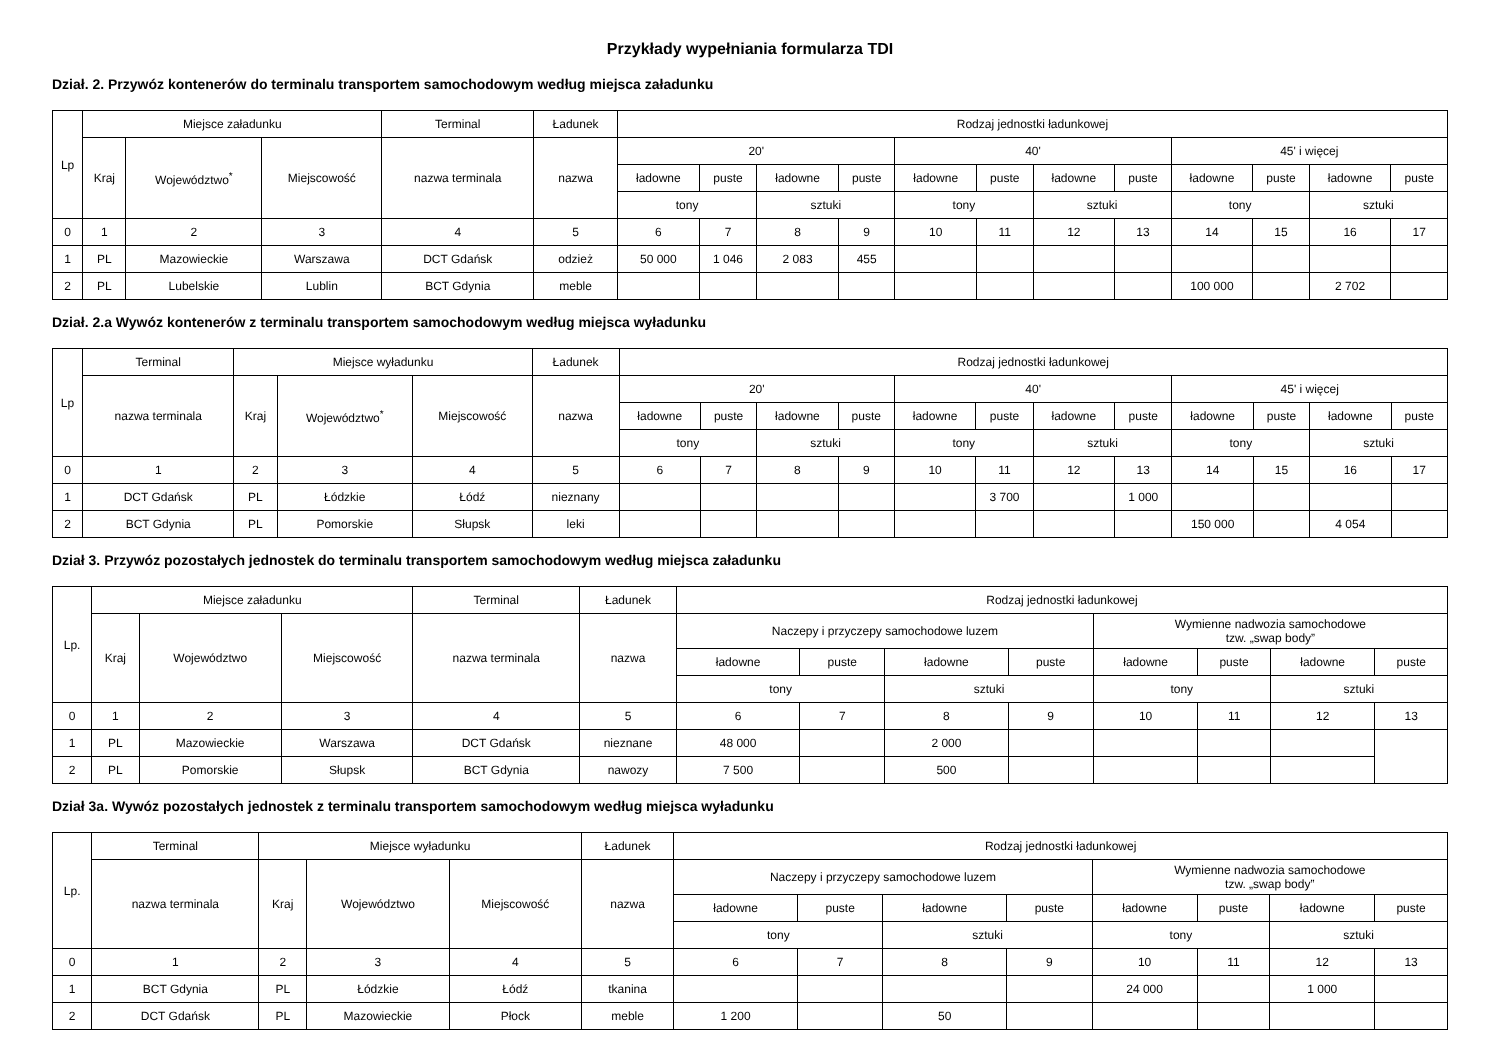Przykłady wypełniania formularza TDI
Dział. 2. Przywóz kontenerów do terminalu transportem samochodowym według miejsca załadunku
| Lp | Miejsce załadunku | | | Terminal | Ładunek | Rodzaj jednostki ładunkowej | | | | | | | | | | | |
| --- | --- | --- | --- | --- | --- | --- | --- | --- | --- | --- | --- | --- | --- | --- | --- | --- | --- |
| | Kraj | Województwo<sup>*</sup> | Miejscowość | nazwa terminala | nazwa | 20' | | | | 40' | | | | 45' i więcej | | | |
| | | | | | | ładowne | puste | ładowne | puste | ładowne | puste | ładowne | puste | ładowne | puste | ładowne | puste |
| | | | | | | tony | | sztuki | | tony | | sztuki | | tony | | sztuki | |
| 0 | 1 | 2 | 3 | 4 | 5 | 6 | 7 | 8 | 9 | 10 | 11 | 12 | 13 | 14 | 15 | 16 | 17 |
| 1 | PL | Mazowieckie | Warszawa | DCT Gdańsk | odzież | 50 000 | 1 046 | 2 083 | 455 | | | | | | | | |
| 2 | PL | Lubelskie | Lublin | BCT Gdynia | meble | | | | | | | | | 100 000 | | 2 702 | |
Dział. 2.a Wywóz kontenerów z terminalu transportem samochodowym według miejsca wyładunku
| Lp | Terminal | Miejsce wyładunku | | | Ładunek | Rodzaj jednostki ładunkowej | | | | | | | | | | | |
| --- | --- | --- | --- | --- | --- | --- | --- | --- | --- | --- | --- | --- | --- | --- | --- | --- | --- |
| | nazwa terminala | Kraj | Województwo<sup>*</sup> | Miejscowość | nazwa | 20' | | | | 40' | | | | 45' i więcej | | | |
| | | | | | | ładowne | puste | ładowne | puste | ładowne | puste | ładowne | puste | ładowne | puste | ładowne | puste |
| | | | | | | tony | | sztuki | | tony | | sztuki | | tony | | sztuki | |
| 0 | 1 | 2 | 3 | 4 | 5 | 6 | 7 | 8 | 9 | 10 | 11 | 12 | 13 | 14 | 15 | 16 | 17 |
| 1 | DCT Gdańsk | PL | Łódzkie | Łódź | nieznany | | | | | | 3 700 | | 1 000 | | | | |
| 2 | BCT Gdynia | PL | Pomorskie | Słupsk | leki | | | | | | | | | 150 000 | | 4 054 | |
Dział 3. Przywóz pozostałych jednostek do terminalu transportem samochodowym według miejsca załadunku
| Lp. | Miejsce załadunku | | | Terminal | Ładunek | Rodzaj jednostki ładunkowej | | | | | | | |
| --- | --- | --- | --- | --- | --- | --- | --- | --- | --- | --- | --- | --- | --- |
| | Kraj | Województwo | Miejscowość | nazwa terminala | nazwa | Naczepy i przyczepy samochodowe luzem | | | | Wymienne nadwozia samochodowe tzw. „swap body” | | | |
| | | | | | | ładowne | puste | ładowne | puste | ładowne | puste | ładowne | puste |
| | | | | | | tony | | sztuki | | tony | | sztuki | |
| 0 | 1 | 2 | 3 | 4 | 5 | 6 | 7 | 8 | 9 | 10 | 11 | 12 | 13 |
| 1 | PL | Mazowieckie | Warszawa | DCT Gdańsk | nieznane | 48 000 | | 2 000 | | | | | |
| 2 | PL | Pomorskie | Słupsk | BCT Gdynia | nawozy | 7 500 | | 500 | | | | | |
Dział 3a. Wywóz pozostałych jednostek z terminalu transportem samochodowym według miejsca wyładunku
| Lp. | Terminal | Miejsce wyładunku | | | Ładunek | Rodzaj jednostki ładunkowej | | | | | | | |
| --- | --- | --- | --- | --- | --- | --- | --- | --- | --- | --- | --- | --- | --- |
| | nazwa terminala | Kraj | Województwo | Miejscowość | nazwa | Naczepy i przyczepy samochodowe luzem | | | | Wymienne nadwozia samochodowe tzw. „swap body” | | | |
| | | | | | | ładowne | puste | ładowne | puste | ładowne | puste | ładowne | puste |
| | | | | | | tony | | sztuki | | tony | | sztuki | |
| 0 | 1 | 2 | 3 | 4 | 5 | 6 | 7 | 8 | 9 | 10 | 11 | 12 | 13 |
| 1 | BCT Gdynia | PL | Łódzkie | Łódź | tkanina | | | | | 24 000 | | 1 000 | |
| 2 | DCT Gdańsk | PL | Mazowieckie | Płock | meble | 1 200 | | 50 | | | | | |